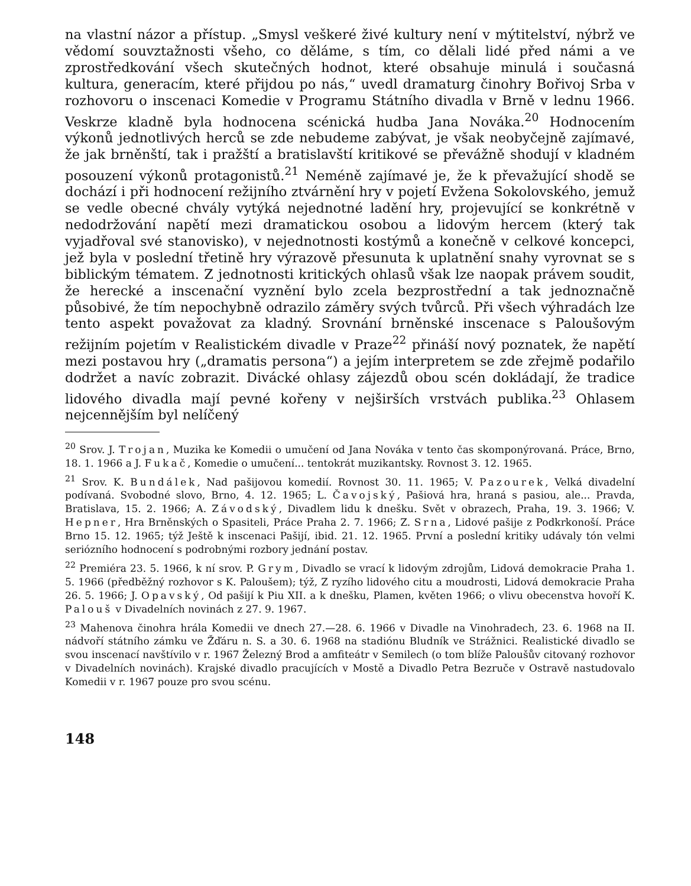na vlastní názor a přístup. „Smysl veškeré živé kultury není v mýtitelství, nýbrž ve vědomí souvztažnosti všeho, co děláme, s tím, co dělali lidé před námi a ve zprostředkování všech skutečných hodnot, které obsahuje minulá i současná kultura, generacím, které přijdou po nás,“ uvedl dramaturg činohry Bořivoj Srba v rozhovoru o inscenaci Komedie v Programu Státního divadla v Brně v lednu 1966. Veskrze kladně byla hodnocena scénická hudba Jana Nováka.<sup>20</sup> Hodnocením výkonů jednotlivých herců se zde nebudeme zabývat, je však neobyčejně zajímavé, že jak brněnští, tak i pražští a bratislavští kritikové se převážně shodují v kladném posouzení výkonů protagonistů.<sup>21</sup> Neméně zajímavé je, že k převažující shodě se dochází i při hodnocení režijního ztvárnění hry v pojetí Evžena Sokolovského, jemuž se vedle obecné chvály vytýká nejednotné ladění hry, projevující se konkrétně v nedodržování napětí mezi dramatickou osobou a lidovým hercem (který tak vyjadřoval své stanovisko), v nejednotnosti kostýmů a konečně v celkové koncepci, jež byla v poslední třetině hry výrazově přesunuta k uplatnění snahy vyrovnat se s biblickým tématem. Z jednotnosti kritických ohlasů však lze naopak právem soudit, že herecké a inscenační vyznění bylo zcela bezprostřední a tak jednoznačně působivé, že tím nepochybně odrazilo záměry svých tvůrců. Při všech výhradách lze tento aspekt považovat za kladný. Srovnání brněnské inscenace s Paloušovým režijním pojetím v Realistickém divadle v Praze<sup>22</sup> přináší nový poznatek, že napětí mezi postavou hry („dramatis persona“) a jejím interpretem se zde zřejmě podařilo dodržet a navíc zobrazit. Divácké ohlasy zájezdů obou scén dokládají, že tradice lidového divadla mají pevné kořeny v nejširších vrstvách publika.<sup>23</sup> Ohlasem nejcennějším byl nelíčený
<sup>20</sup> Srov. J. Trojan, Muzika ke Komedii o umučení od Jana Nováka v tento čas skomponýrovaná. Práce, Brno, 18. 1. 1966 a J. Fukač, Komedie o umučení... tentokrát muzikantsky. Rovnost 3. 12. 1965.
<sup>21</sup> Srov. K. Bundálek, Nad pašijovou komedií. Rovnost 30. 11. 1965; V. Pazourek, Velká divadelní podívaná. Svobodné slovo, Brno, 4. 12. 1965; L. Čavojský, Pašiová hra, hraná s pasiou, ale... Pravda, Bratislava, 15. 2. 1966; A. Závodský, Divadlem lidu k dnešku. Svět v obrazech, Praha, 19. 3. 1966; V. Hepner, Hra Brněnských o Spasiteli, Práce Praha 2. 7. 1966; Z. Srna, Lidové pašije z Podkrkonoší. Práce Brno 15. 12. 1965; týž Ještě k inscenaci Pašijí, ibid. 21. 12. 1965. První a poslední kritiky udávaly tón velmi seriózního hodnocení s podrobnými rozbory jednání postav.
<sup>22</sup> Premiéra 23. 5. 1966, k ní srov. P. Grym, Divadlo se vrací k lidovým zdrojům, Lidová demokracie Praha 1. 5. 1966 (předběžný rozhovor s K. Paloušem); týž, Z ryzího lidového citu a moudrosti, Lidová demokracie Praha 26. 5. 1966; J. Opavský, Od pašijí k Piu XII. a k dnešku, Plamen, květen 1966; o vlivu obecenstva hovoří K. Palouš v Divadelních novinách z 27. 9. 1967.
<sup>23</sup> Mahenova činohra hrála Komedii ve dnech 27.—28. 6. 1966 v Divadle na Vinohradech, 23. 6. 1968 na II. nádvoří státního zámku ve Žďáru n. S. a 30. 6. 1968 na stadiónu Bludník ve Strážnici. Realistické divadlo se svou inscenací navštívilo v r. 1967 Železný Brod a amfiteátr v Semilech (o tom blíže Paloušův citovaný rozhovor v Divadelních novinách). Krajské divadlo pracujících v Mostě a Divadlo Petra Bezruče v Ostravě nastudovalo Komedii v r. 1967 pouze pro svou scénu.
148